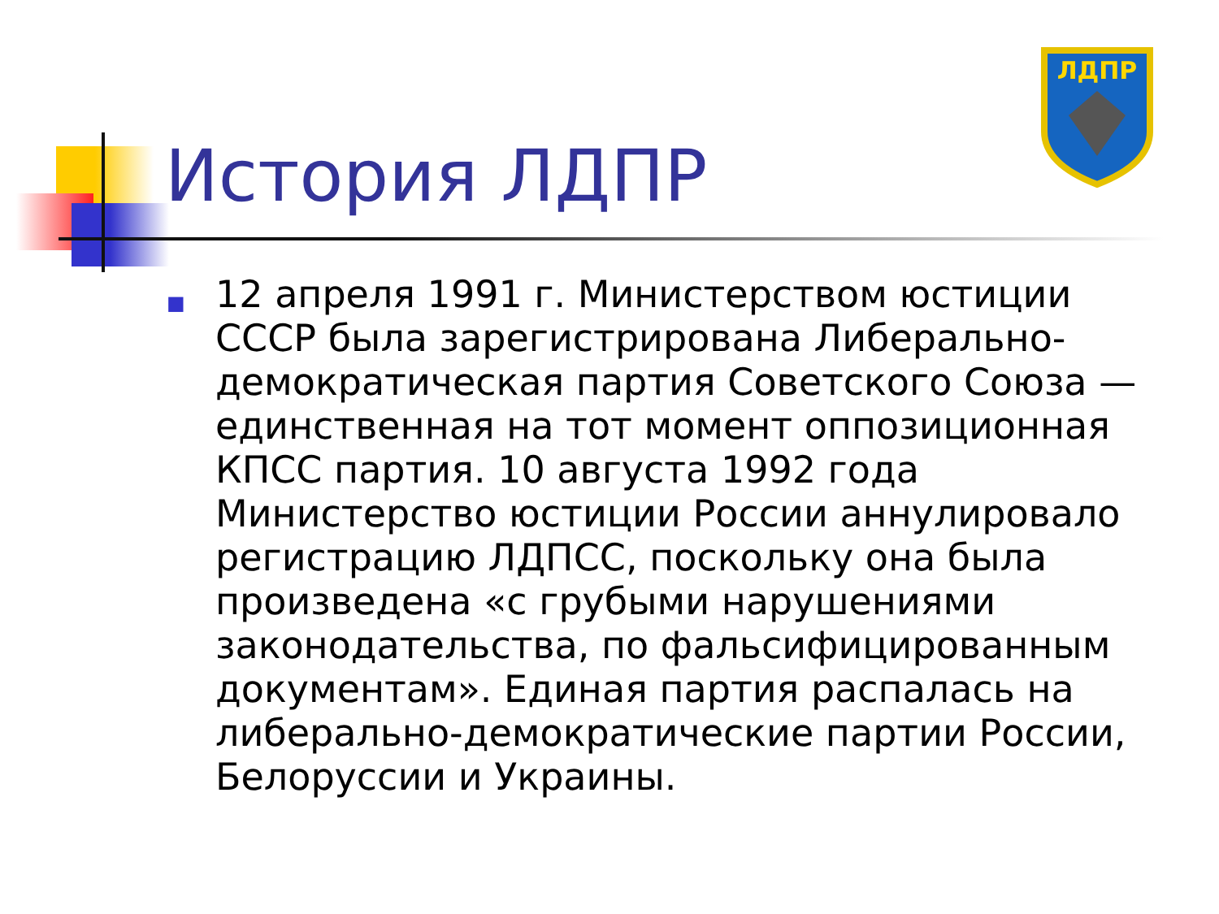История ЛДПР
ЛДПР
■
12 апреля 1991 г. Министерством юстиции СССР была зарегистрирована Либерально-демократическая партия Советского Союза — единственная на тот момент оппозиционная КПСС партия. 10 августа 1992 года Министерство юстиции России аннулировало регистрацию ЛДПСС, поскольку она была произведена «с грубыми нарушениями законодательства, по фальсифицированным документам». Единая партия распалась на либерально-демократические партии России, Белоруссии и Украины.